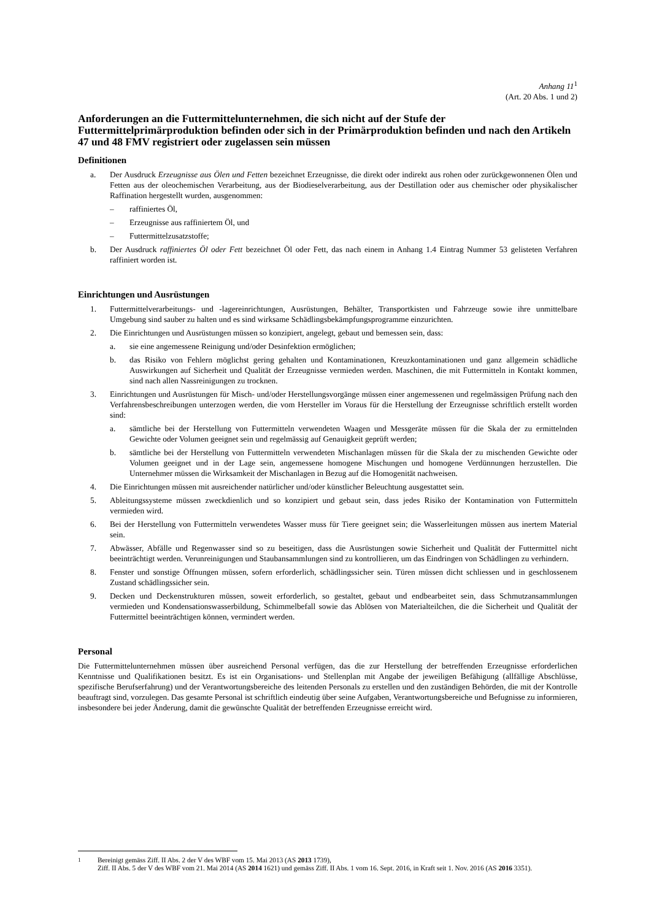Anhang 11<sup>1</sup>
(Art. 20 Abs. 1 und 2)
Anforderungen an die Futtermittelunternehmen, die sich nicht auf der Stufe der Futtermittelprimärproduktion befinden oder sich in der Primärproduktion befinden und nach den Artikeln 47 und 48 FMV registriert oder zugelassen sein müssen
Definitionen
a. Der Ausdruck Erzeugnisse aus Ölen und Fetten bezeichnet Erzeugnisse, die direkt oder indirekt aus rohen oder zurückgewonnenen Ölen und Fetten aus der oleochemischen Verarbeitung, aus der Biodieselverarbeitung, aus der Destillation oder aus chemischer oder physikalischer Raffination hergestellt wurden, ausgenommen:
– raffiniertes Öl,
– Erzeugnisse aus raffiniertem Öl, und
– Futtermittelzusatzstoffe;
b. Der Ausdruck raffiniertes Öl oder Fett bezeichnet Öl oder Fett, das nach einem in Anhang 1.4 Eintrag Nummer 53 gelisteten Verfahren raffiniert worden ist.
Einrichtungen und Ausrüstungen
1. Futtermittelverarbeitungs- und -lagereinrichtungen, Ausrüstungen, Behälter, Transportkisten und Fahrzeuge sowie ihre unmittelbare Umgebung sind sauber zu halten und es sind wirksame Schädlingsbekämpfungsprogramme einzurichten.
2. Die Einrichtungen und Ausrüstungen müssen so konzipiert, angelegt, gebaut und bemessen sein, dass:
a. sie eine angemessene Reinigung und/oder Desinfektion ermöglichen;
b. das Risiko von Fehlern möglichst gering gehalten und Kontaminationen, Kreuzkontaminationen und ganz allgemein schädliche Auswirkungen auf Sicherheit und Qualität der Erzeugnisse vermieden werden. Maschinen, die mit Futtermitteln in Kontakt kommen, sind nach allen Nassreinigungen zu trocknen.
3. Einrichtungen und Ausrüstungen für Misch- und/oder Herstellungsvorgänge müssen einer angemessenen und regelmässigen Prüfung nach den Verfahrensbeschreibungen unterzogen werden, die vom Hersteller im Voraus für die Herstellung der Erzeugnisse schriftlich erstellt worden sind:
a. sämtliche bei der Herstellung von Futtermitteln verwendeten Waagen und Messgeräte müssen für die Skala der zu ermittelnden Gewichte oder Volumen geeignet sein und regelmässig auf Genauigkeit geprüft werden;
b. sämtliche bei der Herstellung von Futtermitteln verwendeten Mischanlagen müssen für die Skala der zu mischenden Gewichte oder Volumen geeignet und in der Lage sein, angemessene homogene Mischungen und homogene Verdünnungen herzustellen. Die Unternehmer müssen die Wirksamkeit der Mischanlagen in Bezug auf die Homogenität nachweisen.
4. Die Einrichtungen müssen mit ausreichender natürlicher und/oder künstlicher Beleuchtung ausgestattet sein.
5. Ableitungssysteme müssen zweckdienlich und so konzipiert und gebaut sein, dass jedes Risiko der Kontamination von Futtermitteln vermieden wird.
6. Bei der Herstellung von Futtermitteln verwendetes Wasser muss für Tiere geeignet sein; die Wasserleitungen müssen aus inertem Material sein.
7. Abwässer, Abfälle und Regenwasser sind so zu beseitigen, dass die Ausrüstungen sowie Sicherheit und Qualität der Futtermittel nicht beeinträchtigt werden. Verunreinigungen und Staubansammlungen sind zu kontrollieren, um das Eindringen von Schädlingen zu verhindern.
8. Fenster und sonstige Öffnungen müssen, sofern erforderlich, schädlingssicher sein. Türen müssen dicht schliessen und in geschlossenem Zustand schädlingssicher sein.
9. Decken und Deckenstrukturen müssen, soweit erforderlich, so gestaltet, gebaut und endbearbeitet sein, dass Schmutzansammlungen vermieden und Kondensationswasserbildung, Schimmelbefall sowie das Ablösen von Materialteilchen, die die Sicherheit und Qualität der Futtermittel beeinträchtigen können, vermindert werden.
Personal
Die Futtermittelunternehmen müssen über ausreichend Personal verfügen, das die zur Herstellung der betreffenden Erzeugnisse erforderlichen Kenntnisse und Qualifikationen besitzt. Es ist ein Organisations- und Stellenplan mit Angabe der jeweiligen Befähigung (allfällige Abschlüsse, spezifische Berufserfahrung) und der Verantwortungsbereiche des leitenden Personals zu erstellen und den zuständigen Behörden, die mit der Kontrolle beauftragt sind, vorzulegen. Das gesamte Personal ist schriftlich eindeutig über seine Aufgaben, Verantwortungsbereiche und Befugnisse zu informieren, insbesondere bei jeder Änderung, damit die gewünschte Qualität der betreffenden Erzeugnisse erreicht wird.
<sup>1</sup> Bereinigt gemäss Ziff. II Abs. 2 der V des WBF vom 15. Mai 2013 (AS 2013 1739),
Ziff. II Abs. 5 der V des WBF vom 21. Mai 2014 (AS 2014 1621) und gemäss Ziff. II Abs. 1 vom 16. Sept. 2016, in Kraft seit 1. Nov. 2016 (AS 2016 3351).